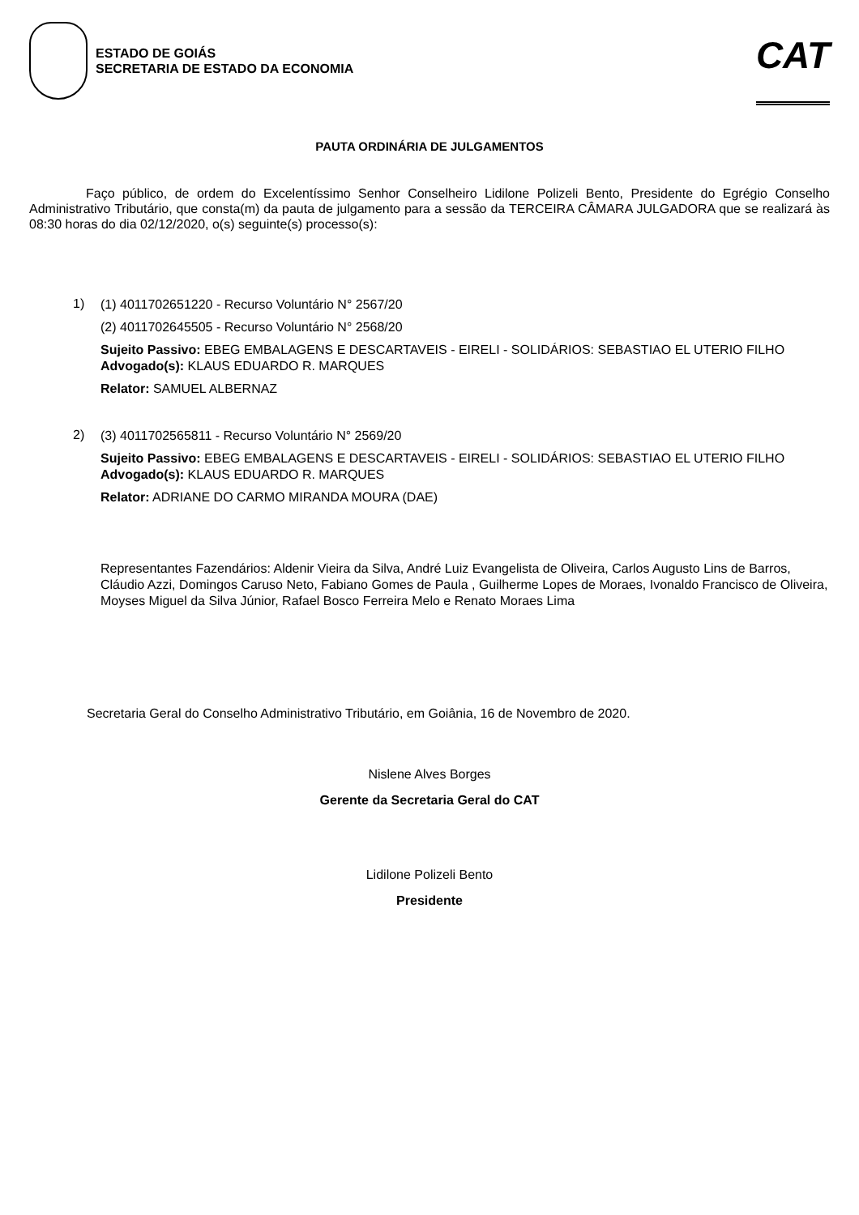ESTADO DE GOIÁS
SECRETARIA DE ESTADO DA ECONOMIA
CAT
PAUTA ORDINÁRIA DE JULGAMENTOS
Faço público, de ordem do Excelentíssimo Senhor Conselheiro Lidilone Polizeli Bento, Presidente do Egrégio Conselho Administrativo Tributário, que consta(m) da pauta de julgamento para a sessão da TERCEIRA CÂMARA JULGADORA que se realizará às 08:30 horas do dia 02/12/2020, o(s) seguinte(s) processo(s):
1)
(1) 4011702651220 - Recurso Voluntário N° 2567/20
(2) 4011702645505 - Recurso Voluntário N° 2568/20
Sujeito Passivo: EBEG EMBALAGENS E DESCARTAVEIS - EIRELI - SOLIDÁRIOS: SEBASTIAO EL UTERIO FILHO
Advogado(s): KLAUS EDUARDO R. MARQUES
Relator: SAMUEL ALBERNAZ
2)
(3) 4011702565811 - Recurso Voluntário N° 2569/20
Sujeito Passivo: EBEG EMBALAGENS E DESCARTAVEIS - EIRELI - SOLIDÁRIOS: SEBASTIAO EL UTERIO FILHO
Advogado(s): KLAUS EDUARDO R. MARQUES
Relator: ADRIANE DO CARMO MIRANDA MOURA (DAE)
Representantes Fazendários: Aldenir Vieira da Silva, André Luiz Evangelista de Oliveira, Carlos Augusto Lins de Barros, Cláudio Azzi, Domingos Caruso Neto, Fabiano Gomes de Paula , Guilherme Lopes de Moraes, Ivonaldo Francisco de Oliveira, Moyses Miguel da Silva Júnior, Rafael Bosco Ferreira Melo e Renato Moraes Lima
Secretaria Geral do Conselho Administrativo Tributário, em Goiânia, 16 de Novembro de 2020.
Nislene Alves Borges
Gerente da Secretaria Geral do CAT
Lidilone Polizeli Bento
Presidente